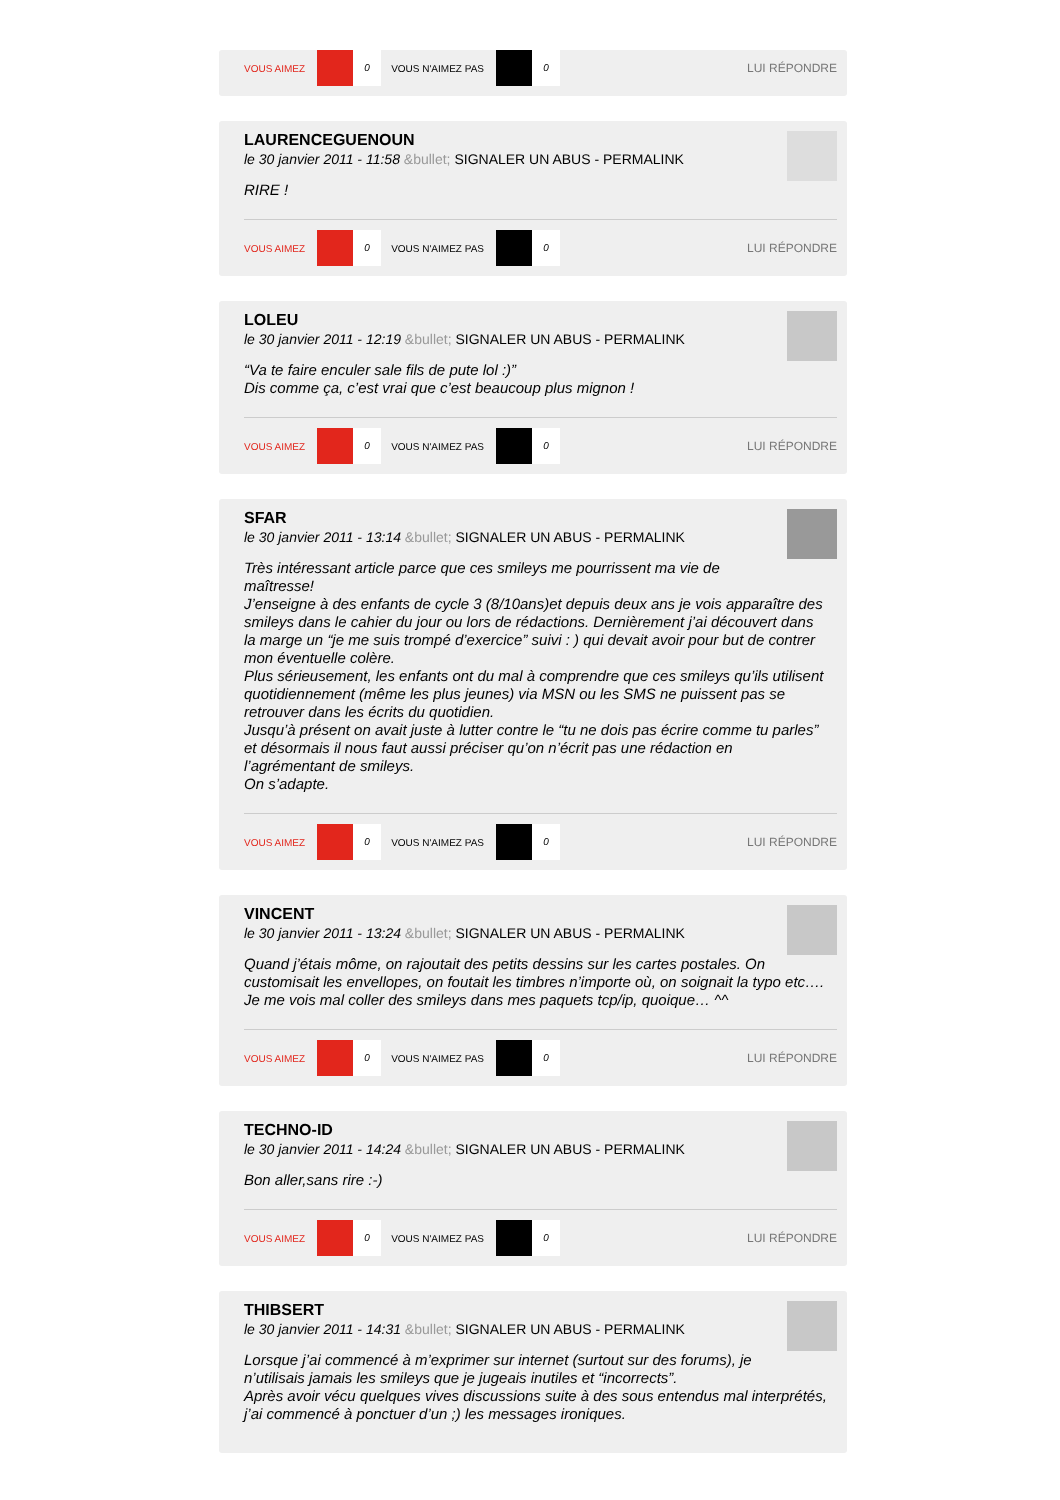VOUS AIMEZ 0 VOUS N'AIMEZ PAS 0 LUI RÉPONDRE
LAURENCEGUENOUN
le 30 janvier 2011 - 11:58 &bullet; SIGNALER UN ABUS - PERMALINK
RIRE !
VOUS AIMEZ 0 VOUS N'AIMEZ PAS 0 LUI RÉPONDRE
LOLEU
le 30 janvier 2011 - 12:19 &bullet; SIGNALER UN ABUS - PERMALINK
“Va te faire enculer sale fils de pute lol :)”
Dis comme ça, c’est vrai que c’est beaucoup plus mignon !
VOUS AIMEZ 0 VOUS N'AIMEZ PAS 0 LUI RÉPONDRE
SFAR
le 30 janvier 2011 - 13:14 &bullet; SIGNALER UN ABUS - PERMALINK
Très intéressant article parce que ces smileys me pourrissent ma vie de
maîtresse!
J’enseigne à des enfants de cycle 3 (8/10ans)et depuis deux ans je vois apparaître des smileys dans le cahier du jour ou lors de rédactions. Dernièrement j’ai découvert dans la marge un “je me suis trompé d’exercice” suivi : ) qui devait avoir pour but de contrer mon éventuelle colère.
Plus sérieusement, les enfants ont du mal à comprendre que ces smileys qu’ils utilisent quotidiennement (même les plus jeunes) via MSN ou les SMS ne puissent pas se retrouver dans les écrits du quotidien.
Jusqu’à présent on avait juste à lutter contre le “tu ne dois pas écrire comme tu parles” et désormais il nous faut aussi préciser qu’on n’écrit pas une rédaction en l’agrémentant de smileys.
On s’adapte.
VOUS AIMEZ 0 VOUS N'AIMEZ PAS 0 LUI RÉPONDRE
VINCENT
le 30 janvier 2011 - 13:24 &bullet; SIGNALER UN ABUS - PERMALINK
Quand j’étais môme, on rajoutait des petits dessins sur les cartes postales. On customisait les envellopes, on foutait les timbres n’importe où, on soignait la typo etc….
Je me vois mal coller des smileys dans mes paquets tcp/ip, quoique… ^^
VOUS AIMEZ 0 VOUS N'AIMEZ PAS 0 LUI RÉPONDRE
TECHNO-ID
le 30 janvier 2011 - 14:24 &bullet; SIGNALER UN ABUS - PERMALINK
Bon aller,sans rire :-)
VOUS AIMEZ 0 VOUS N'AIMEZ PAS 0 LUI RÉPONDRE
THIBSERT
le 30 janvier 2011 - 14:31 &bullet; SIGNALER UN ABUS - PERMALINK
Lorsque j’ai commencé à m’exprimer sur internet (surtout sur des forums), je
n’utilisais jamais les smileys que je jugeais inutiles et “incorrects”.
Après avoir vécu quelques vives discussions suite à des sous entendus mal interprétés, j’ai commencé à ponctuer d’un ;) les messages ironiques.